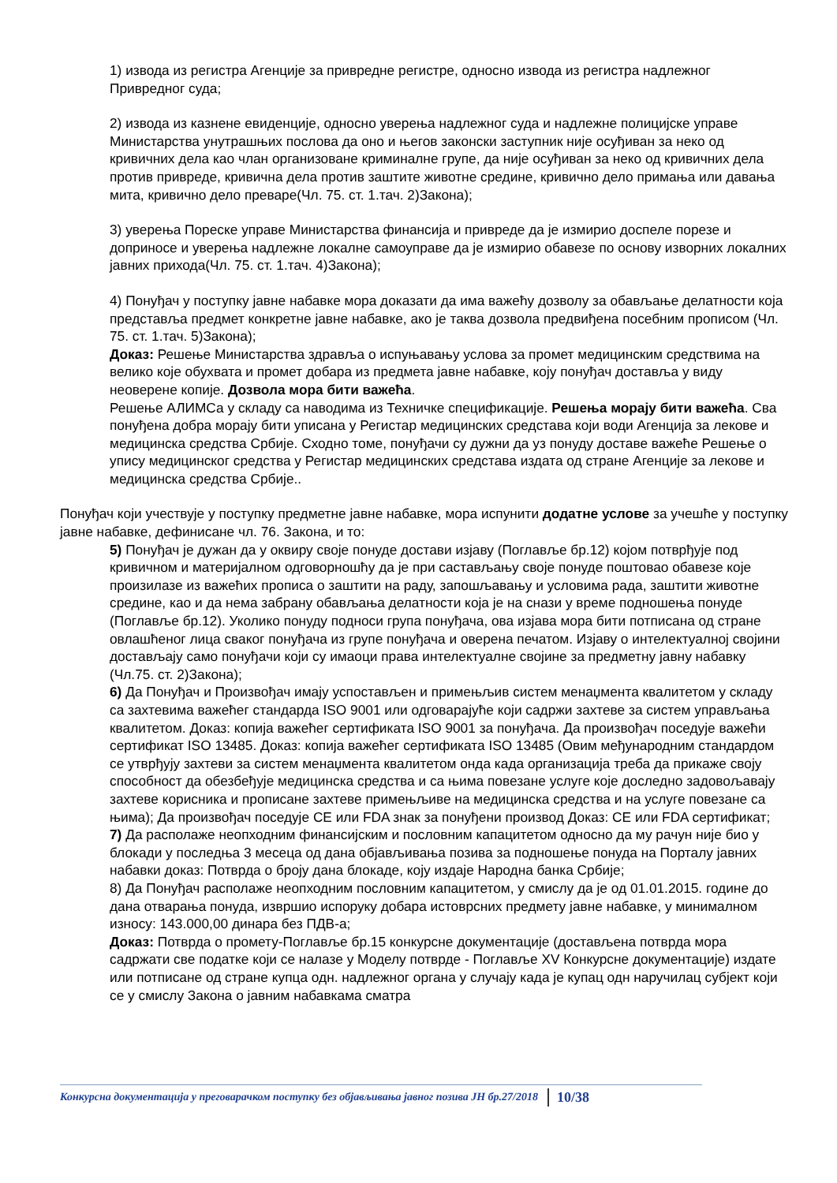1) извода из регистра Агенције за привредне регистре, односно извода из регистра надлежног Привредног суда;
2) извода из казнене евиденције, односно уверења надлежног суда и надлежне полицијске управе Министарства унутрашњих послова да оно и његов законски заступник није осуђиван за неко од кривичних дела као члан организоване криминалне групе, да није осуђиван за неко од кривичних дела против привреде, кривична дела против заштите животне средине, кривично дело примања или давања мита, кривично дело преваре(Чл. 75. ст. 1.тач. 2)Закона);
3) уверења Пореске управе Министарства финансија и привреде да је измирио доспеле порезе и доприносе и уверења надлежне локалне самоуправе да је измирио обавезе по основу изворних локалних јавних прихода(Чл. 75. ст. 1.тач. 4)Закона);
4) Понуђач у поступку јавне набавке мора доказати да има важећу дозволу за обављање делатности која представља предмет конкретне јавне набавке, ако је таква дозвола предвиђена посебним прописом (Чл. 75. ст. 1.тач. 5)Закона);
Доказ: Решење Министарства здравља о испуњавању услова за промет медицинским средствима на велико које обухвата и промет добара из предмета јавне набавке, коју понуђач доставља у виду неоверене копије. Дозвола мора бити важећа.
Решење АЛИМСа у складу са наводима из Техничке спецификације. Решења морају бити важећа. Сва понуђена добра морају бити уписана у Регистар медицинских средстава који води Агенција за лекове и медицинска средства Србије. Сходно томе, понуђачи су дужни да уз понуду доставе важеће Решење о упису медицинског средства у Регистар медицинских средстава издата од стране Агенције за лекове и медицинска средства Србије..
Понуђач који учествује у поступку предметне јавне набавке, мора испунити додатне услове за учешће у поступку јавне набавке, дефинисане чл. 76. Закона, и то:
5) Понуђач је дужан да у оквиру своје понуде достави изјаву (Поглавље бр.12) којом потврђује под кривичном и материјалном одговорношћу да је при састављању своје понуде поштовао обавезе које произилазе из важећих прописа о заштити на раду, запошљавању и условима рада, заштити животне средине, као и да нема забрану обављања делатности која је на снази у време подношења понуде (Поглавље бр.12). Уколико понуду подноси група понуђача, ова изјава мора бити потписана од стране овлашћеног лица сваког понуђача из групе понуђача и оверена печатом. Изјаву о интелектуалној својини достављају само понуђачи који су имаоци права интелектуалне својине за предметну јавну набавку (Чл.75. ст. 2)Закона);
6) Да Понуђач и Произвођач имају успостављен и примењљив систем менаџмента квалитетом у складу са захтевима важећег стандарда ISO 9001 или одговарајуће који садржи захтеве за систем управљања квалитетом. Доказ: копија важећег сертификата ISO 9001 за понуђача. Да произвођач поседује важећи сертификат ISO 13485. Доказ: копија важећег сертификата ISO 13485 (Овим међународним стандардом се утврђују захтеви за систем менаџмента квалитетом онда када организација треба да прикаже своју способност да обезбеђује медицинска средства и са њима повезане услуге које доследно задовољавају захтеве корисника и прописане захтеве примењљиве на медицинска средства и на услуге повезане са њима); Да произвођач поседује CE или FDA знак за понуђени производ Доказ: CE или FDA сертификат;
7) Да располаже неопходним финансијским и пословним капацитетом односно да му рачун није био у блокади у последња 3 месеца од дана објављивања позива за подношење понуда на Порталу јавних набавки доказ: Потврда о броју дана блокаде, коју издаје Народна банка Србије;
8) Да Понуђач располаже неопходним пословним капацитетом, у смислу да је од 01.01.2015. године до дана отварања понуда, извршио испоруку добара истоврсних предмету јавне набавке, у минималном износу: 143.000,00 динара без ПДВ-а;
Доказ: Потврда о промету-Поглавље бр.15 конкурсне документације (достављена потврда мора садржати све податке који се налазе у Моделу потврде - Поглавље XV Конкурсне документације) издате или потписане од стране купца одн. надлежног органа у случају када је купац одн наручилац субјект који се у смислу Закона о јавним набавкама сматра
Конкурсна документација у преговарачком поступку без објављивања јавног позива ЈН бр.27/2018 10/38